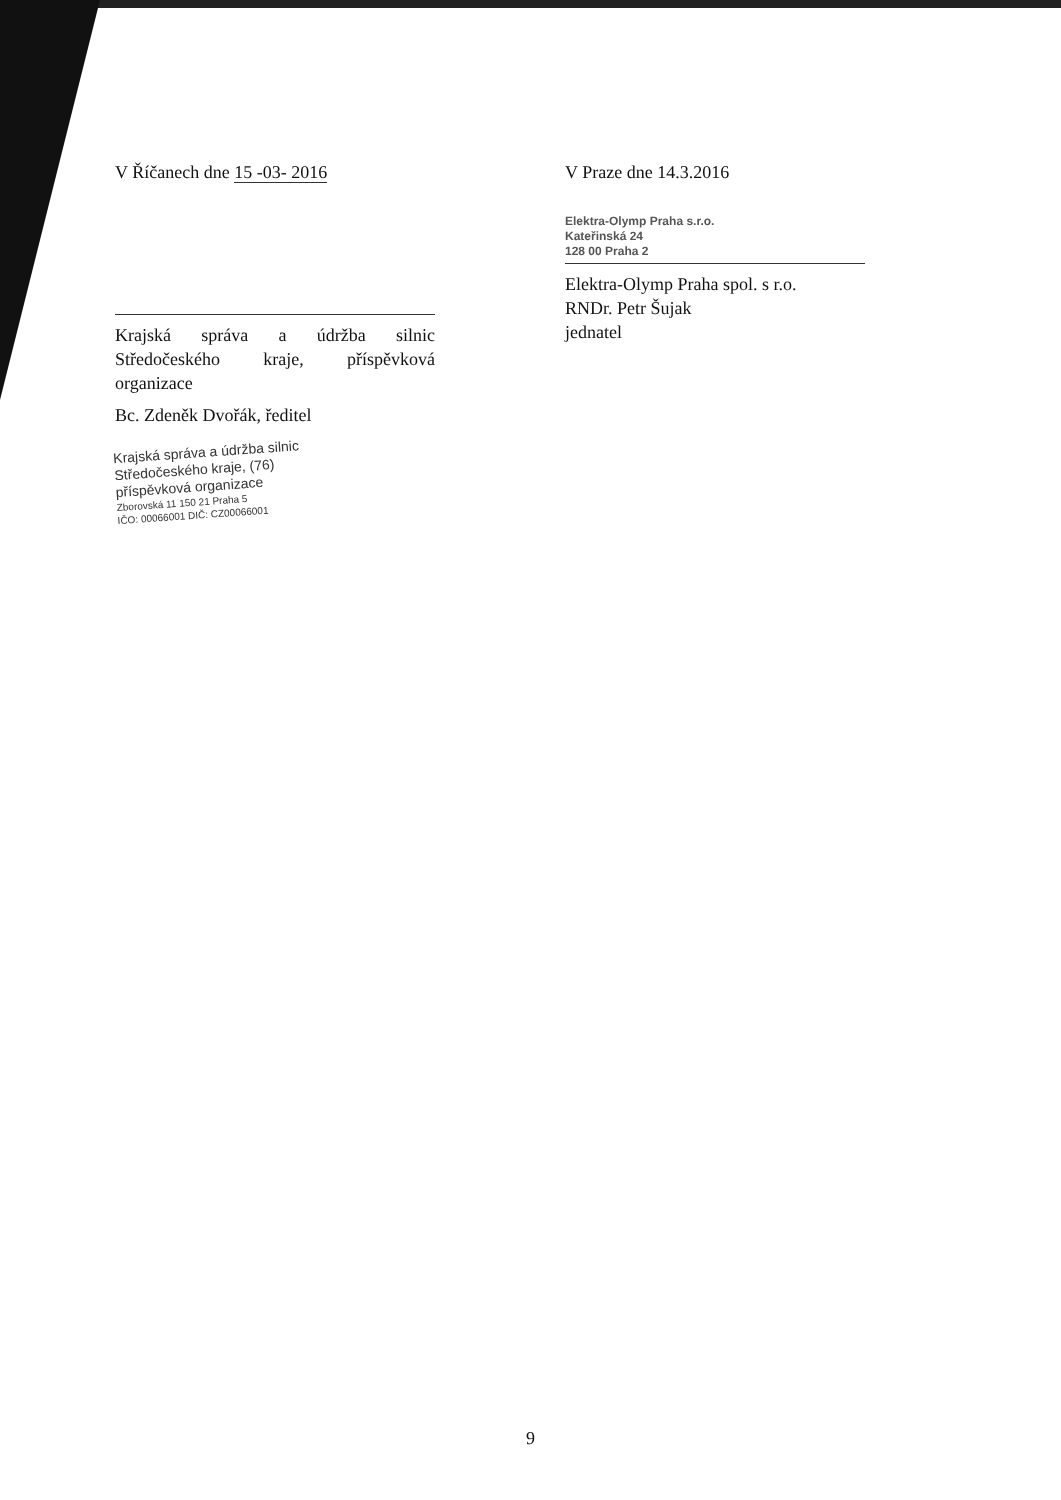V Říčanech dne 15 -03- 2016
Krajská správa a údržba silnic Středočeského kraje, příspěvková organizace
Bc. Zdeněk Dvořák, ředitel
Krajská správa a údržba silnic
Středočeského kraje, (76)
příspěvková organizace
Zborovská 11 150 21 Praha 5
IČO: 00066001 DIČ: CZ00066001
V Praze dne 14.3.2016
Elektra-Olymp Praha s.r.o.
Kateřinská 24
128 00 Praha 2
Elektra-Olymp Praha spol. s r.o.
RNDr. Petr Šujak
jednatel
9